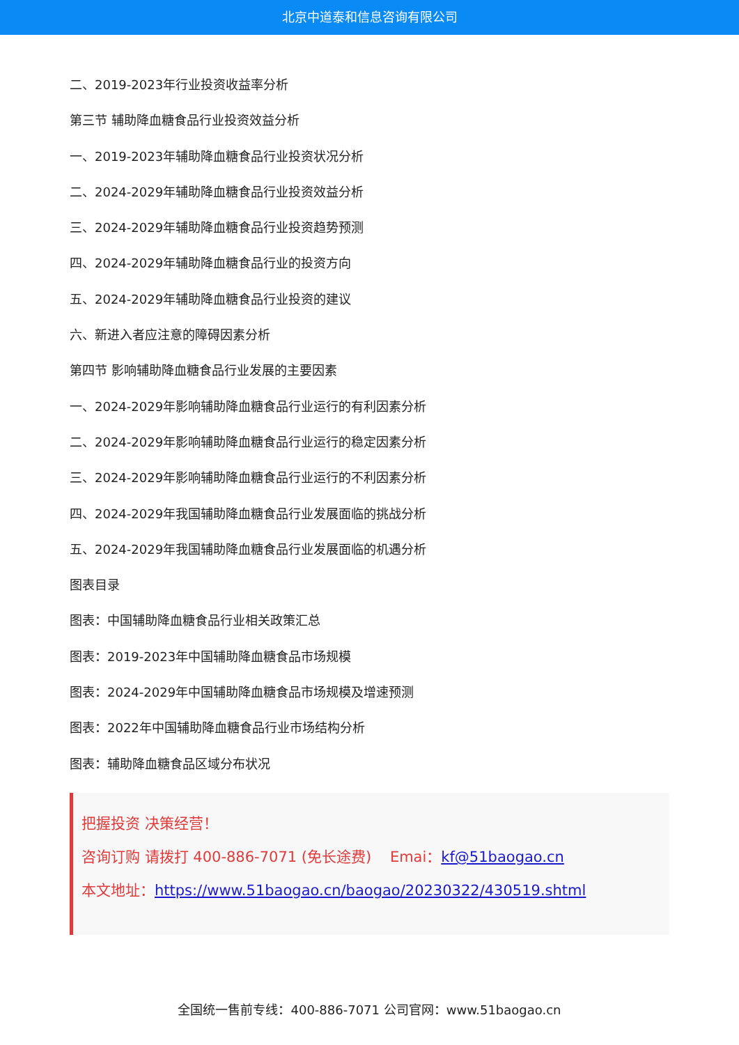北京中道泰和信息咨询有限公司
二、2019-2023年行业投资收益率分析
第三节 辅助降血糖食品行业投资效益分析
一、2019-2023年辅助降血糖食品行业投资状况分析
二、2024-2029年辅助降血糖食品行业投资效益分析
三、2024-2029年辅助降血糖食品行业投资趋势预测
四、2024-2029年辅助降血糖食品行业的投资方向
五、2024-2029年辅助降血糖食品行业投资的建议
六、新进入者应注意的障碍因素分析
第四节 影响辅助降血糖食品行业发展的主要因素
一、2024-2029年影响辅助降血糖食品行业运行的有利因素分析
二、2024-2029年影响辅助降血糖食品行业运行的稳定因素分析
三、2024-2029年影响辅助降血糖食品行业运行的不利因素分析
四、2024-2029年我国辅助降血糖食品行业发展面临的挑战分析
五、2024-2029年我国辅助降血糖食品行业发展面临的机遇分析
图表目录
图表：中国辅助降血糖食品行业相关政策汇总
图表：2019-2023年中国辅助降血糖食品市场规模
图表：2024-2029年中国辅助降血糖食品市场规模及增速预测
图表：2022年中国辅助降血糖食品行业市场结构分析
图表：辅助降血糖食品区域分布状况
把握投资 决策经营！
咨询订购 请拨打 400-886-7071 (免长途费) Emai：kf@51baogao.cn
本文地址：https://www.51baogao.cn/baogao/20230322/430519.shtml
全国统一售前专线：400-886-7071 公司官网：www.51baogao.cn